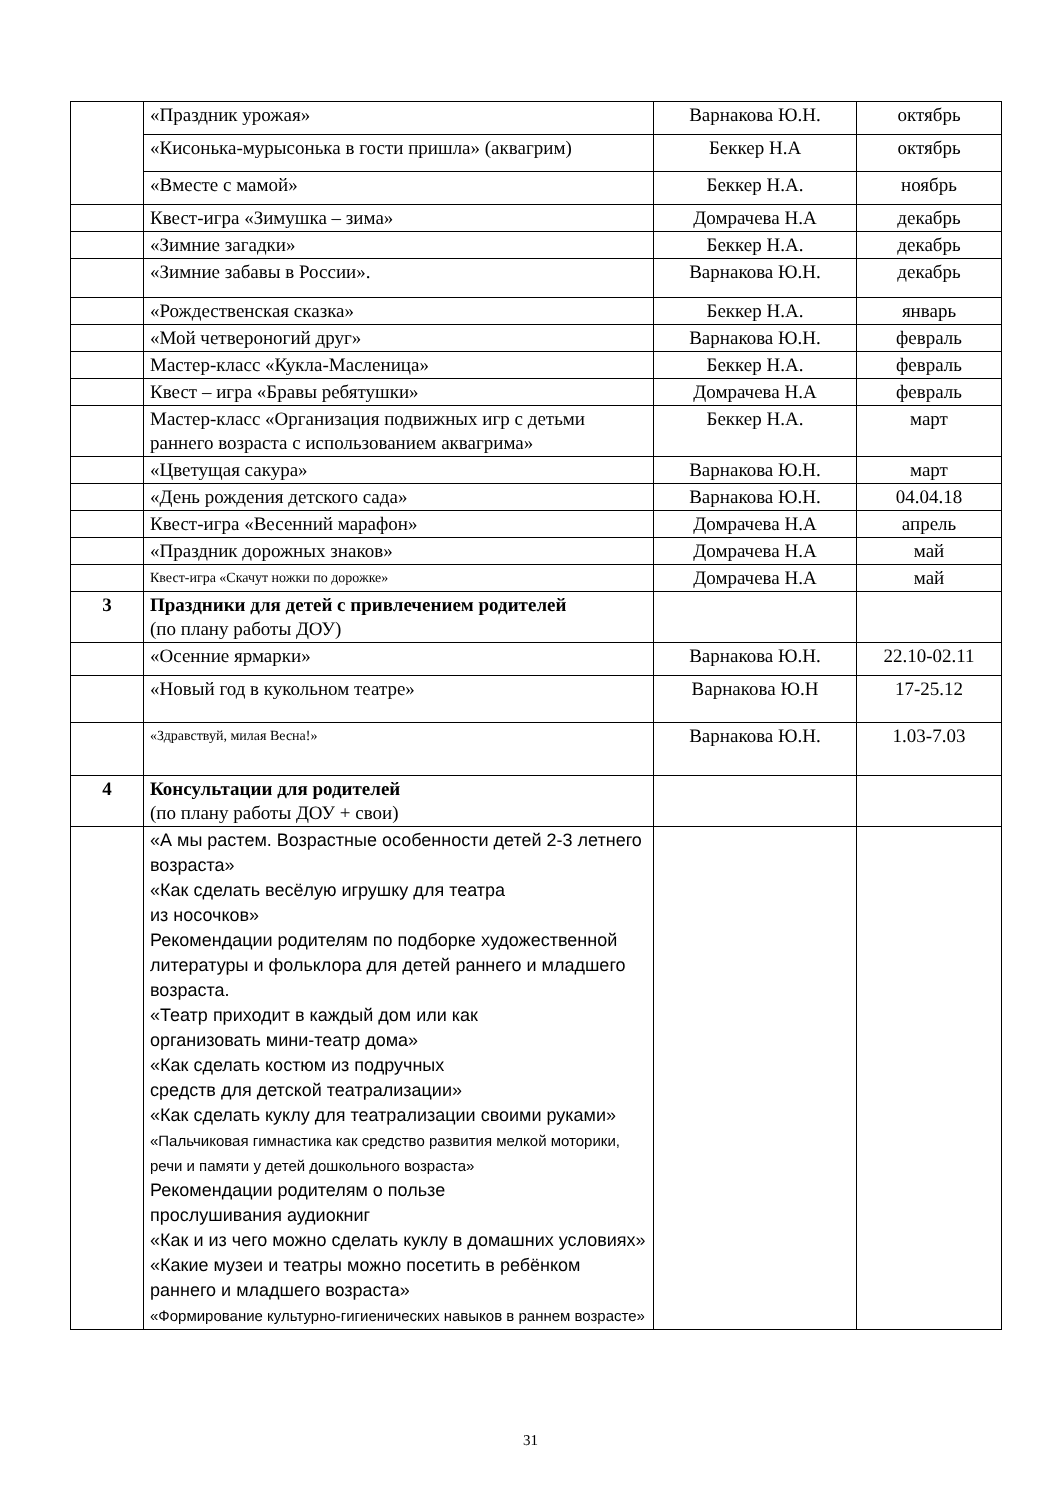| | «Праздник урожая» | Варнакова Ю.Н. | октябрь |
| | «Кисонька-мурысонька в гости пришла» (аквагрим) | Беккер Н.А | октябрь |
| | «Вместе с мамой» | Беккер Н.А. | ноябрь |
| | Квест-игра «Зимушка – зима» | Домрачева Н.А | декабрь |
| | «Зимние загадки» | Беккер Н.А. | декабрь |
| | «Зимние забавы в России». | Варнакова Ю.Н. | декабрь |
| | «Рождественская сказка» | Беккер Н.А. | январь |
| | «Мой четвероногий друг» | Варнакова Ю.Н. | февраль |
| | Мастер-класс «Кукла-Масленица» | Беккер Н.А. | февраль |
| | Квест – игра «Бравы ребятушки» | Домрачева Н.А | февраль |
| | Мастер-класс «Организация подвижных игр с детьми раннего возраста с использованием аквагрима» | Беккер Н.А. | март |
| | «Цветущая сакура» | Варнакова Ю.Н. | март |
| | «День рождения детского сада» | Варнакова Ю.Н. | 04.04.18 |
| | Квест-игра «Весенний марафон» | Домрачева Н.А | апрель |
| | «Праздник дорожных знаков» | Домрачева Н.А | май |
| | Квест-игра «Скачут ножки по дорожке» | Домрачева Н.А | май |
| 3 | Праздники для детей с привлечением родителей (по плану работы ДОУ) | | |
| | «Осенние ярмарки» | Варнакова Ю.Н. | 22.10-02.11 |
| | «Новый год в кукольном театре» | Варнакова Ю.Н | 17-25.12 |
| | «Здравствуй, милая Весна!» | Варнакова Ю.Н. | 1.03-7.03 |
| 4 | Консультации для родителей (по плану работы ДОУ + свои) | | |
| | «А мы растем. Возрастные особенности детей 2-3 летнего возраста» «Как сделать весёлую игрушку для театра из носочков» Рекомендации родителям по подборке художественной литературы и фольклора для детей раннего и младшего возраста. «Театр приходит в каждый дом или как организовать мини-театр дома» «Как сделать костюм из подручных средств для детской театрализации» «Как сделать куклу для театрализации своими руками» «Пальчиковая гимнастика как средство развития мелкой моторики, речи и памяти у детей дошкольного возраста» Рекомендации родителям о пользе прослушивания аудиокниг «Как и из чего можно сделать куклу в домашних условиях» «Какие музеи и театры можно посетить в ребёнком раннего и младшего возраста» «Формирование культурно-гигиенических навыков в раннем возрасте» | | |
31